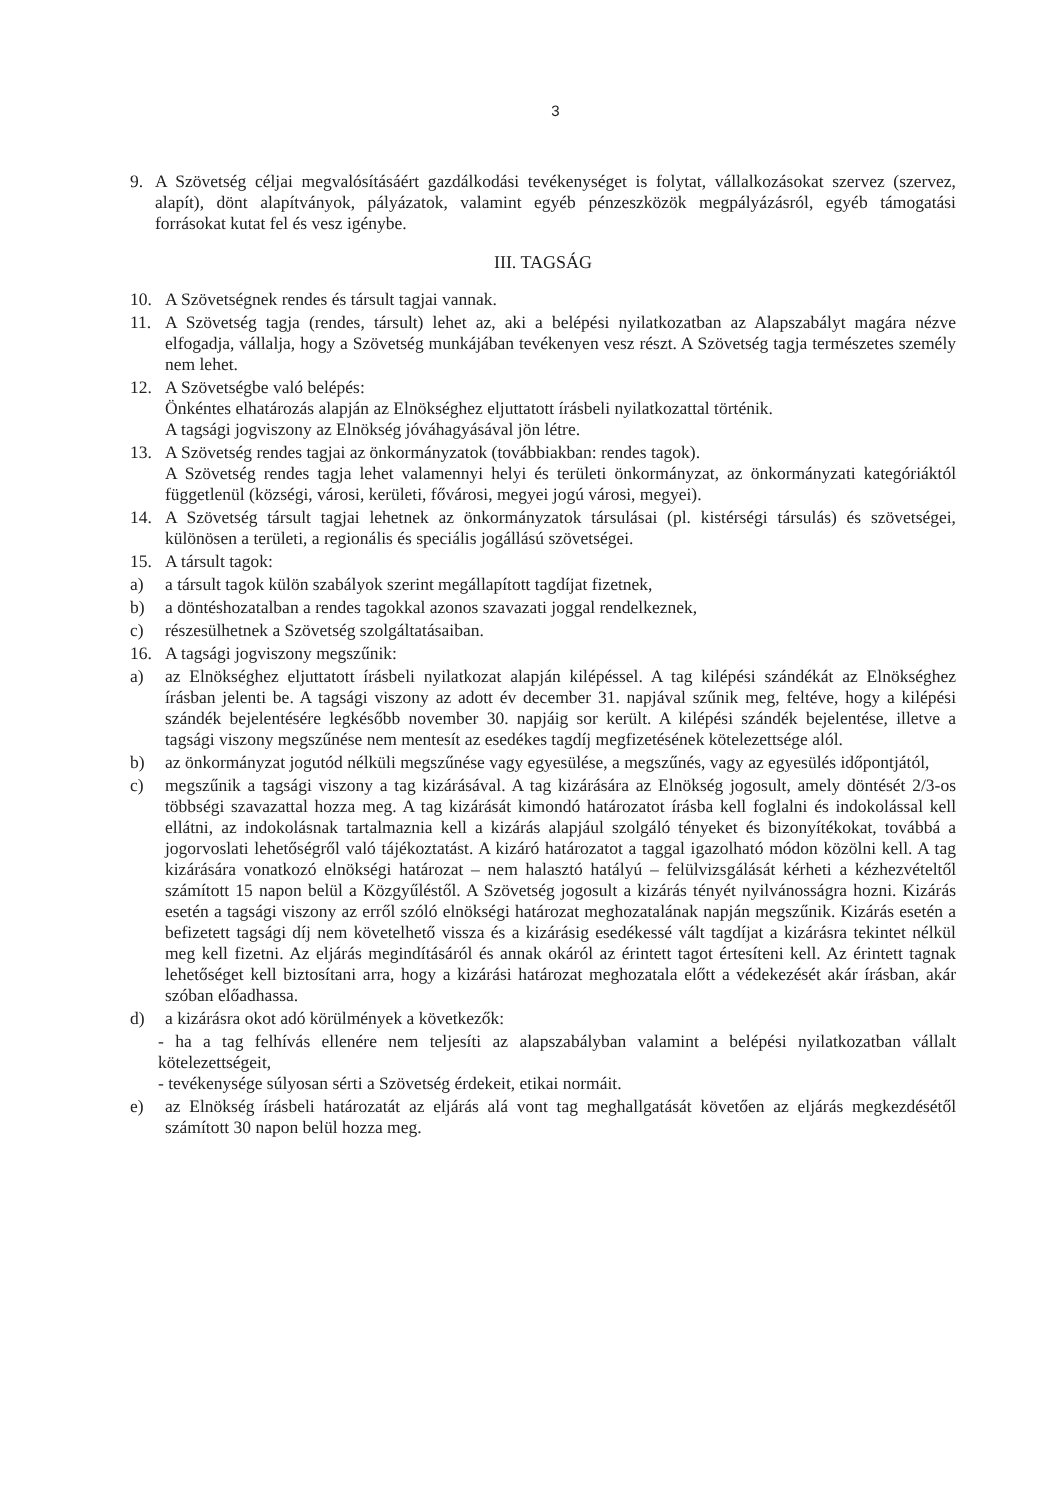3
9. A Szövetség céljai megvalósításáért gazdálkodási tevékenységet is folytat, vállalkozásokat szervez (szervez, alapít), dönt alapítványok, pályázatok, valamint egyéb pénzeszközök megpályázásról, egyéb támogatási forrásokat kutat fel és vesz igénybe.
III. TAGSÁG
10. A Szövetségnek rendes és társult tagjai vannak.
11. A Szövetség tagja (rendes, társult) lehet az, aki a belépési nyilatkozatban az Alapszabályt magára nézve elfogadja, vállalja, hogy a Szövetség munkájában tevékenyen vesz részt. A Szövetség tagja természetes személy nem lehet.
12. A Szövetségbe való belépés:
Önkéntes elhatározás alapján az Elnökséghez eljuttatott írásbeli nyilatkozattal történik.
A tagsági jogviszony az Elnökség jóváhagyásával jön létre.
13. A Szövetség rendes tagjai az önkormányzatok (továbbiakban: rendes tagok).
A Szövetség rendes tagja lehet valamennyi helyi és területi önkormányzat, az önkormányzati kategóriáktól függetlenül (községi, városi, kerületi, fővárosi, megyei jogú városi, megyei).
14. A Szövetség társult tagjai lehetnek az önkormányzatok társulásai (pl. kistérségi társulás) és szövetségei, különösen a területi, a regionális és speciális jogállású szövetségei.
15. A társult tagok:
a) a társult tagok külön szabályok szerint megállapított tagdíjat fizetnek,
b) a döntéshozatalban a rendes tagokkal azonos szavazati joggal rendelkeznek,
c) részesülhetnek a Szövetség szolgáltatásaiban.
16. A tagsági jogviszony megszűnik:
a) az Elnökséghez eljuttatott írásbeli nyilatkozat alapján kilépéssel. A tag kilépési szándékát az Elnökséghez írásban jelenti be. A tagsági viszony az adott év december 31. napjával szűnik meg, feltéve, hogy a kilépési szándék bejelentésére legkésőbb november 30. napjáig sor került. A kilépési szándék bejelentése, illetve a tagsági viszony megszűnése nem mentesít az esedékes tagdíj megfizetésének kötelezettsége alól.
b) az önkormányzat jogutód nélküli megszűnése vagy egyesülése, a megszűnés, vagy az egyesülés időpontjától,
c) megszűnik a tagsági viszony a tag kizárásával. A tag kizárására az Elnökség jogosult, amely döntését 2/3-os többségi szavazattal hozza meg. A tag kizárását kimondó határozatot írásba kell foglalni és indokolással kell ellátni, az indokolásnak tartalmaznia kell a kizárás alapjául szolgáló tényeket és bizonyítékokat, továbbá a jogorvoslati lehetőségről való tájékoztatást. A kizáró határozatot a taggal igazolható módon közölni kell. A tag kizárására vonatkozó elnökségi határozat – nem halasztó hatályú – felülvizsgálását kérheti a kézhezvételtől számított 15 napon belül a Közgyűléstől. A Szövetség jogosult a kizárás tényét nyilvánosságra hozni. Kizárás esetén a tagsági viszony az erről szóló elnökségi határozat meghozatalának napján megszűnik. Kizárás esetén a befizetett tagsági díj nem követelhető vissza és a kizárásig esedékessé vált tagdíjat a kizárásra tekintet nélkül meg kell fizetni. Az eljárás megindításáról és annak okáról az érintett tagot értesíteni kell. Az érintett tagnak lehetőséget kell biztosítani arra, hogy a kizárási határozat meghozatala előtt a védekezését akár írásban, akár szóban előadhassa.
d) a kizárásra okot adó körülmények a következők:
- ha a tag felhívás ellenére nem teljesíti az alapszabályban valamint a belépési nyilatkozatban vállalt kötelezettségeit,
- tevékenysége súlyosan sérti a Szövetség érdekeit, etikai normáit.
e) az Elnökség írásbeli határozatát az eljárás alá vont tag meghallgatását követően az eljárás megkezdésétől számított 30 napon belül hozza meg.